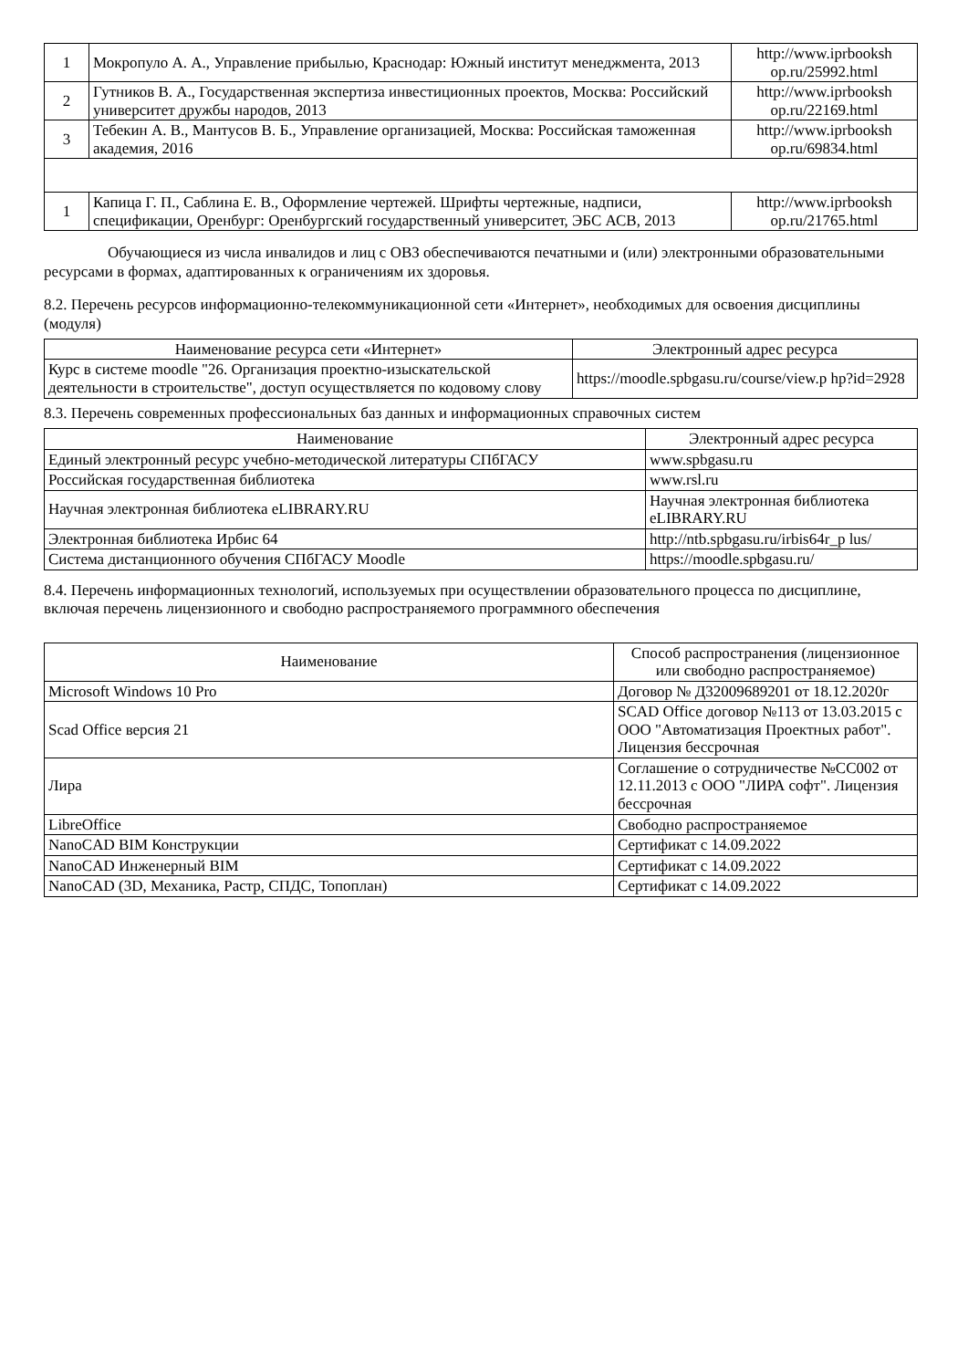| 1 | Мокропуло А. А., Управление прибылью, Краснодар: Южный институт менеджмента, 2013 | http://www.iprbooksh op.ru/25992.html |
| 2 | Гутников В. А., Государственная экспертиза инвестиционных проектов, Москва: Российский университет дружбы народов, 2013 | http://www.iprbooksh op.ru/22169.html |
| 3 | Тебекин А. В., Мантусов В. Б., Управление организацией, Москва: Российская таможенная академия, 2016 | http://www.iprbooksh op.ru/69834.html |
| 1 | Капица Г. П., Саблина Е. В., Оформление чертежей. Шрифты чертежные, надписи, спецификации, Оренбург: Оренбургский государственный университет, ЭБС АСВ, 2013 | http://www.iprbooksh op.ru/21765.html |
Обучающиеся из числа инвалидов и лиц с ОВЗ обеспечиваются печатными и (или) электронными образовательными ресурсами в формах, адаптированных к ограничениям их здоровья.
8.2. Перечень ресурсов информационно-телекоммуникационной сети «Интернет», необходимых для освоения дисциплины (модуля)
| Наименование ресурса сети «Интернет» | Электронный адрес ресурса |
| --- | --- |
| Курс в системе moodle "26. Организация проектно-изыскательской деятельности в строительстве", доступ осуществляется по кодовому слову | https://moodle.spbgasu.ru/course/view.p hp?id=2928 |
8.3. Перечень современных профессиональных баз данных и информационных справочных систем
| Наименование | Электронный адрес ресурса |
| --- | --- |
| Единый электронный ресурс учебно-методической литературы СПбГАСУ | www.spbgasu.ru |
| Российская государственная библиотека | www.rsl.ru |
| Научная электронная библиотека eLIBRARY.RU | Научная электронная библиотека eLIBRARY.RU |
| Электронная библиотека Ирбис 64 | http://ntb.spbgasu.ru/irbis64r_p lus/ |
| Система дистанционного обучения СПбГАСУ Moodle | https://moodle.spbgasu.ru/ |
8.4. Перечень информационных технологий, используемых при осуществлении образовательного процесса по дисциплине, включая перечень лицензионного и свободно распространяемого программного обеспечения
| Наименование | Способ распространения (лицензионное или свободно распространяемое) |
| --- | --- |
| Microsoft Windows 10 Pro | Договор № Д32009689201 от 18.12.2020г |
| Scad Office версия 21 | SCAD Office договор №113 от 13.03.2015 с ООО "Автоматизация Проектных работ". Лицензия бессрочная |
| Лира | Соглашение о сотрудничестве №СС002 от 12.11.2013 с ООО "ЛИРА софт". Лицензия бессрочная |
| LibreOffice | Свободно распространяемое |
| NanoCAD BIM Конструкции | Сертификат с 14.09.2022 |
| NanoCAD Инженерный BIM | Сертификат с 14.09.2022 |
| NanoCAD (3D, Механика, Растр, СПДС, Топоплан) | Сертификат с 14.09.2022 |